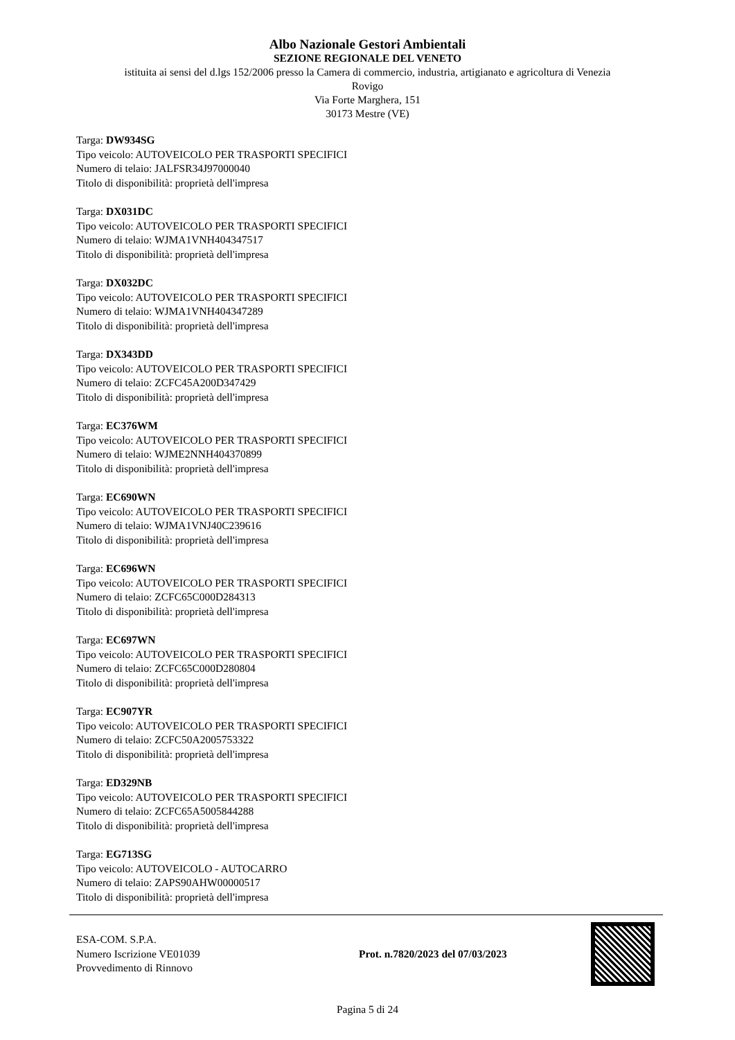Albo Nazionale Gestori Ambientali
SEZIONE REGIONALE DEL VENETO
istituita ai sensi del d.lgs 152/2006 presso la Camera di commercio, industria, artigianato e agricoltura di Venezia
Rovigo
Via Forte Marghera, 151
30173 Mestre (VE)
Targa: DW934SG
Tipo veicolo: AUTOVEICOLO PER TRASPORTI SPECIFICI
Numero di telaio: JALFSR34J97000040
Titolo di disponibilità: proprietà dell'impresa
Targa: DX031DC
Tipo veicolo: AUTOVEICOLO PER TRASPORTI SPECIFICI
Numero di telaio: WJMA1VNH404347517
Titolo di disponibilità: proprietà dell'impresa
Targa: DX032DC
Tipo veicolo: AUTOVEICOLO PER TRASPORTI SPECIFICI
Numero di telaio: WJMA1VNH404347289
Titolo di disponibilità: proprietà dell'impresa
Targa: DX343DD
Tipo veicolo: AUTOVEICOLO PER TRASPORTI SPECIFICI
Numero di telaio: ZCFC45A200D347429
Titolo di disponibilità: proprietà dell'impresa
Targa: EC376WM
Tipo veicolo: AUTOVEICOLO PER TRASPORTI SPECIFICI
Numero di telaio: WJME2NNH404370899
Titolo di disponibilità: proprietà dell'impresa
Targa: EC690WN
Tipo veicolo: AUTOVEICOLO PER TRASPORTI SPECIFICI
Numero di telaio: WJMA1VNJ40C239616
Titolo di disponibilità: proprietà dell'impresa
Targa: EC696WN
Tipo veicolo: AUTOVEICOLO PER TRASPORTI SPECIFICI
Numero di telaio: ZCFC65C000D284313
Titolo di disponibilità: proprietà dell'impresa
Targa: EC697WN
Tipo veicolo: AUTOVEICOLO PER TRASPORTI SPECIFICI
Numero di telaio: ZCFC65C000D280804
Titolo di disponibilità: proprietà dell'impresa
Targa: EC907YR
Tipo veicolo: AUTOVEICOLO PER TRASPORTI SPECIFICI
Numero di telaio: ZCFC50A2005753322
Titolo di disponibilità: proprietà dell'impresa
Targa: ED329NB
Tipo veicolo: AUTOVEICOLO PER TRASPORTI SPECIFICI
Numero di telaio: ZCFC65A5005844288
Titolo di disponibilità: proprietà dell'impresa
Targa: EG713SG
Tipo veicolo: AUTOVEICOLO - AUTOCARRO
Numero di telaio: ZAPS90AHW00000517
Titolo di disponibilità: proprietà dell'impresa
ESA-COM. S.P.A.
Numero Iscrizione VE01039
Provvedimento di Rinnovo
Prot. n.7820/2023 del 07/03/2023
Pagina 5 di 24